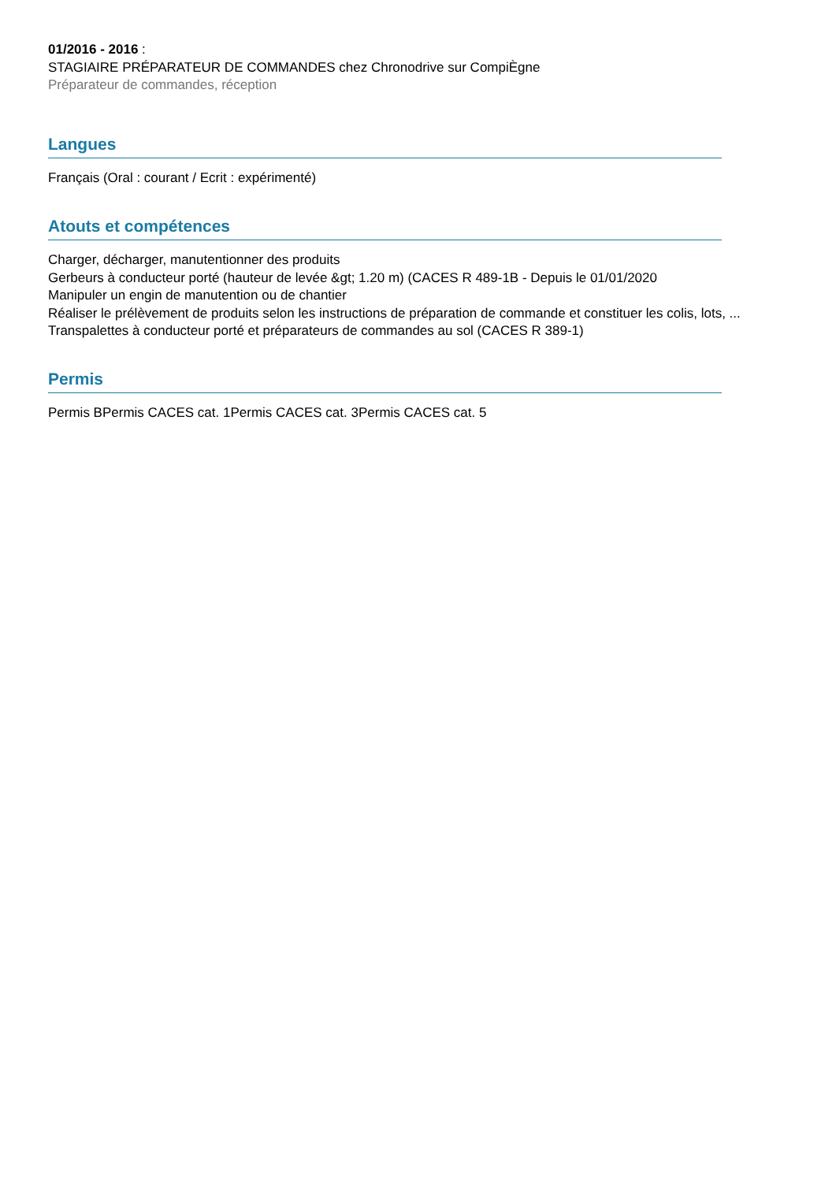01/2016 - 2016 :
STAGIAIRE PRÉPARATEUR DE COMMANDES chez Chronodrive sur CompiÈgne
Préparateur de commandes, réception
Langues
Français (Oral : courant / Ecrit : expérimenté)
Atouts et compétences
Charger, décharger, manutentionner des produits
Gerbeurs à conducteur porté (hauteur de levée &gt; 1.20 m) (CACES R 489-1B - Depuis le 01/01/2020
Manipuler un engin de manutention ou de chantier
Réaliser le prélèvement de produits selon les instructions de préparation de commande et constituer les colis, lots, ...
Transpalettes à conducteur porté et préparateurs de commandes au sol (CACES R 389-1)
Permis
Permis BPermis CACES cat. 1Permis CACES cat. 3Permis CACES cat. 5